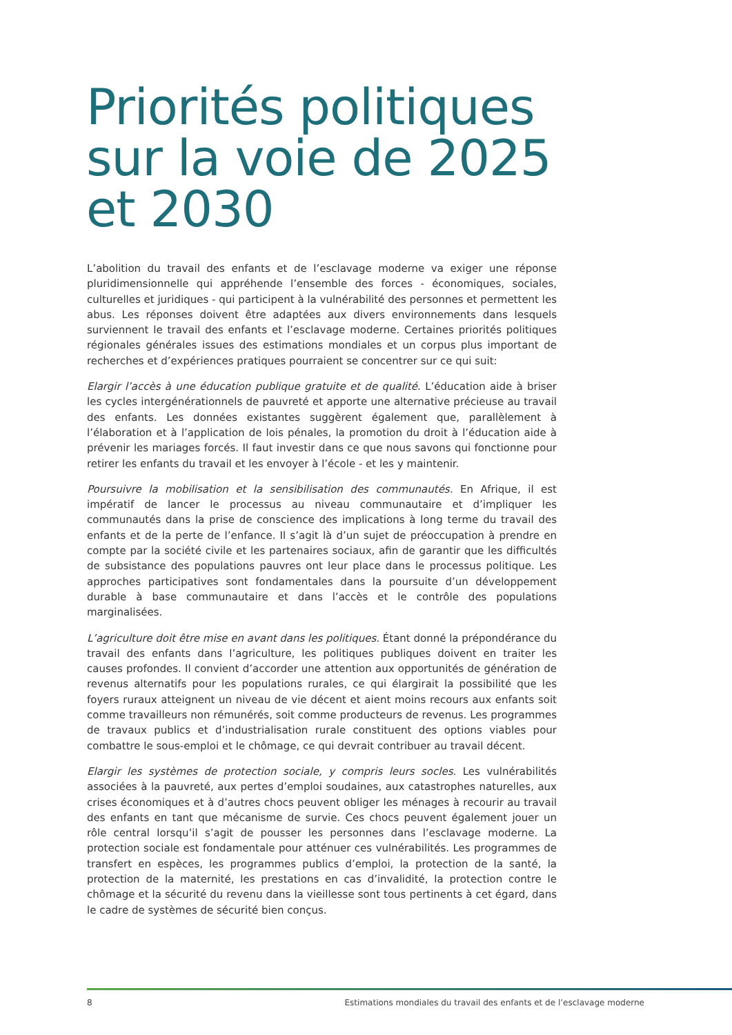Priorités politiques
sur la voie de 2025
et 2030
L’abolition du travail des enfants et de l’esclavage moderne va exiger une réponse pluridimensionnelle qui appréhende l’ensemble des forces - économiques, sociales, culturelles et juridiques - qui participent à la vulnérabilité des personnes et permettent les abus. Les réponses doivent être adaptées aux divers environnements dans lesquels surviennent le travail des enfants et l’esclavage moderne. Certaines priorités politiques régionales générales issues des estimations mondiales et un corpus plus important de recherches et d’expériences pratiques pourraient se concentrer sur ce qui suit:
Elargir l’accès à une éducation publique gratuite et de qualité. L’éducation aide à briser les cycles intergénérationnels de pauvreté et apporte une alternative précieuse au travail des enfants. Les données existantes suggèrent également que, parallèlement à l’élaboration et à l’application de lois pénales, la promotion du droit à l’éducation aide à prévenir les mariages forcés. Il faut investir dans ce que nous savons qui fonctionne pour retirer les enfants du travail et les envoyer à l’école - et les y maintenir.
Poursuivre la mobilisation et la sensibilisation des communautés. En Afrique, il est impératif de lancer le processus au niveau communautaire et d’impliquer les communautés dans la prise de conscience des implications à long terme du travail des enfants et de la perte de l’enfance. Il s’agit là d’un sujet de préoccupation à prendre en compte par la société civile et les partenaires sociaux, afin de garantir que les difficultés de subsistance des populations pauvres ont leur place dans le processus politique. Les approches participatives sont fondamentales dans la poursuite d’un développement durable à base communautaire et dans l’accès et le contrôle des populations marginalisées.
L’agriculture doit être mise en avant dans les politiques. Étant donné la prépondérance du travail des enfants dans l’agriculture, les politiques publiques doivent en traiter les causes profondes. Il convient d’accorder une attention aux opportunités de génération de revenus alternatifs pour les populations rurales, ce qui élargirait la possibilité que les foyers ruraux atteignent un niveau de vie décent et aient moins recours aux enfants soit comme travailleurs non rémunérés, soit comme producteurs de revenus. Les programmes de travaux publics et d’industrialisation rurale constituent des options viables pour combattre le sous-emploi et le chômage, ce qui devrait contribuer au travail décent.
Elargir les systèmes de protection sociale, y compris leurs socles. Les vulnérabilités associées à la pauvreté, aux pertes d’emploi soudaines, aux catastrophes naturelles, aux crises économiques et à d’autres chocs peuvent obliger les ménages à recourir au travail des enfants en tant que mécanisme de survie. Ces chocs peuvent également jouer un rôle central lorsqu’il s’agit de pousser les personnes dans l’esclavage moderne. La protection sociale est fondamentale pour atténuer ces vulnérabilités. Les programmes de transfert en espèces, les programmes publics d’emploi, la protection de la santé, la protection de la maternité, les prestations en cas d’invalidité, la protection contre le chômage et la sécurité du revenu dans la vieillesse sont tous pertinents à cet égard, dans le cadre de systèmes de sécurité bien conçus.
8 Estimations mondiales du travail des enfants et de l’esclavage moderne